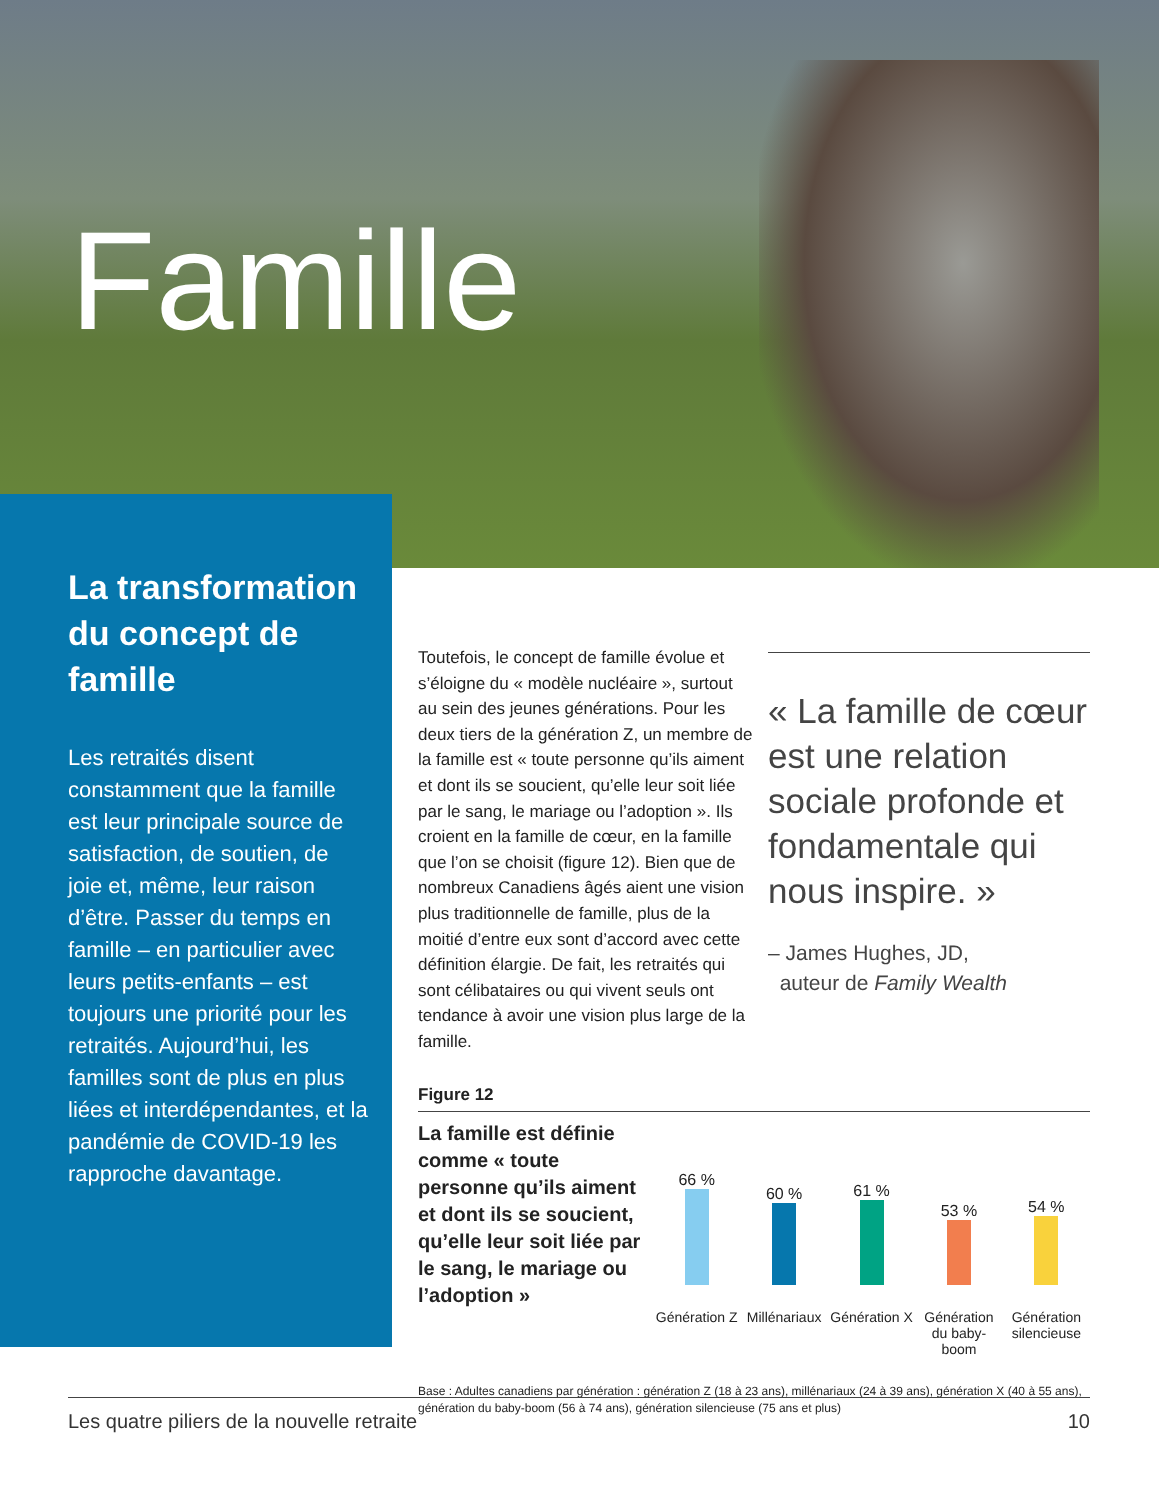Famille
La transformation du concept de famille
Les retraités disent constamment que la famille est leur principale source de satisfaction, de soutien, de joie et, même, leur raison d’être. Passer du temps en famille – en particulier avec leurs petits-enfants – est toujours une priorité pour les retraités. Aujourd’hui, les familles sont de plus en plus liées et interdépendantes, et la pandémie de COVID-19 les rapproche davantage.
Toutefois, le concept de famille évolue et s’éloigne du « modèle nucléaire », surtout au sein des jeunes générations. Pour les deux tiers de la génération Z, un membre de la famille est « toute personne qu’ils aiment et dont ils se soucient, qu’elle leur soit liée par le sang, le mariage ou l’adoption ». Ils croient en la famille de cœur, en la famille que l’on se choisit (figure 12). Bien que de nombreux Canadiens âgés aient une vision plus traditionnelle de famille, plus de la moitié d’entre eux sont d’accord avec cette définition élargie. De fait, les retraités qui sont célibataires ou qui vivent seuls ont tendance à avoir une vision plus large de la famille.
« La famille de cœur est une relation sociale profonde et fondamentale qui nous inspire. »
– James Hughes, JD,
auteur de Family Wealth
Figure 12
La famille est définie comme « toute personne qu’ils aiment et dont ils se soucient, qu’elle leur soit liée par le sang, le mariage ou l’adoption »
66 % 60 % 61 % 53 % 54 %
Génération Z Millénariaux Génération X Génération du baby-boom Génération silencieuse
Base : Adultes canadiens par génération : génération Z (18 à 23 ans), millénariaux (24 à 39 ans), génération X (40 à 55 ans), génération du baby-boom (56 à 74 ans), génération silencieuse (75 ans et plus)
Les quatre piliers de la nouvelle retraite 10